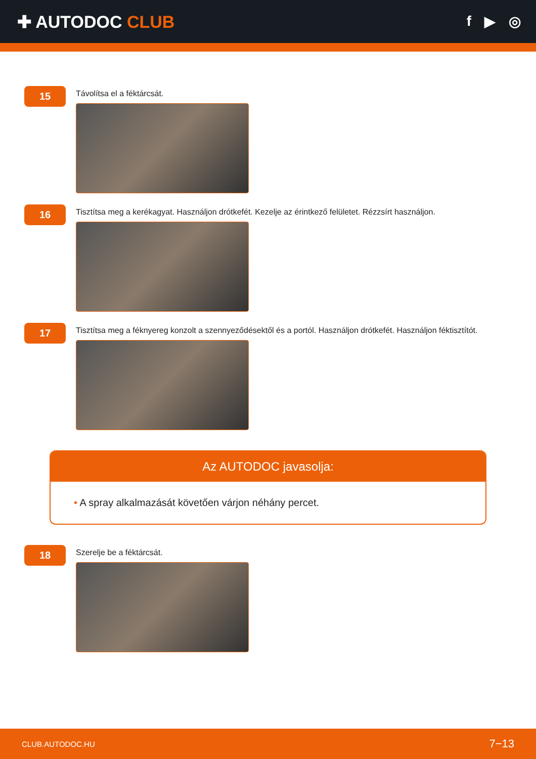✚ AUTODOC CLUB
f ▶ ◎
15
Távolítsa el a féktárcsát.
16
Tisztítsa meg a kerékagyat. Használjon drótkefét. Kezelje az érintkező felületet. Rézzsírt használjon.
17
Tisztítsa meg a féknyereg konzolt a szennyeződésektől és a portól. Használjon drótkefét. Használjon féktisztítót.
Az AUTODOC javasolja:
• A spray alkalmazását követően várjon néhány percet.
18
Szerelje be a féktárcsát.
CLUB.AUTODOC.HU 7−13